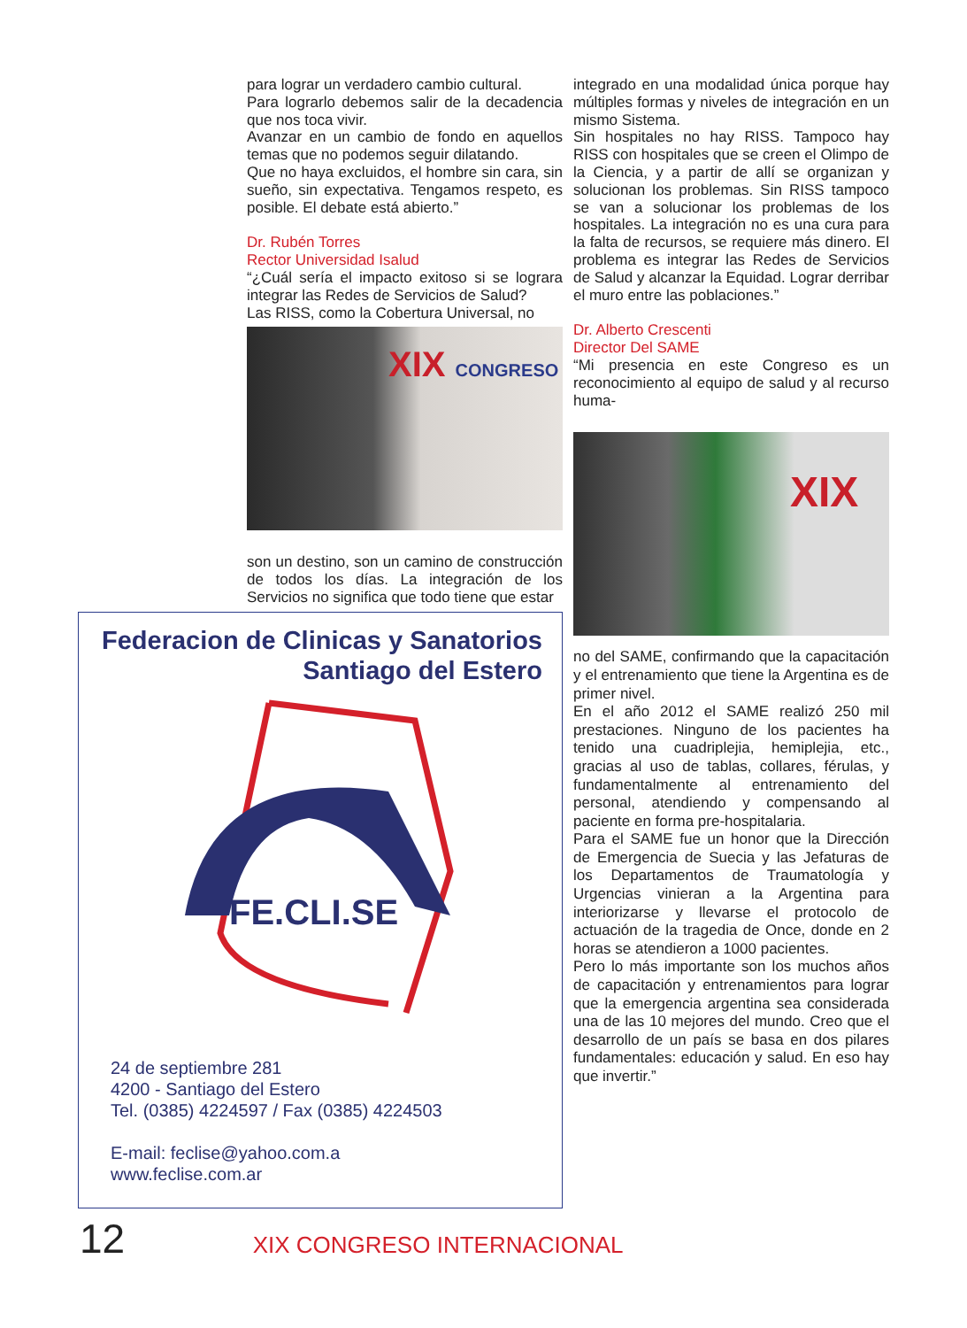para lograr un verdadero cambio cultural.
Para lograrlo debemos salir de la decadencia que nos toca vivir.
Avanzar en un cambio de fondo en aquellos temas que no podemos seguir dilatando.
Que no haya excluidos, el hombre sin cara, sin sueño, sin expectativa. Tengamos respeto, es posible. El debate está abierto.”
Dr. Rubén Torres
Rector Universidad Isalud
“¿Cuál sería el impacto exitoso si se lograra integrar las Redes de Servicios de Salud?
Las RISS, como la Cobertura Universal, no
XIX CONGRESO
son un destino, son un camino de construcción de todos los días. La integración de los Servicios no significa que todo tiene que estar
integrado en una modalidad única porque hay múltiples formas y niveles de integración en un mismo Sistema.
Sin hospitales no hay RISS. Tampoco hay RISS con hospitales que se creen el Olimpo de la Ciencia, y a partir de allí se organizan y solucionan los problemas. Sin RISS tampoco se van a solucionar los problemas de los hospitales. La integración no es una cura para la falta de recursos, se requiere más dinero. El problema es integrar las Redes de Servicios de Salud y alcanzar la Equidad. Lograr derribar el muro entre las poblaciones.”
Dr. Alberto Crescenti
Director Del SAME
“Mi presencia en este Congreso es un reconocimiento al equipo de salud y al recurso huma-
XIX
no del SAME, confirmando que la capacitación y el entrenamiento que tiene la Argentina es de primer nivel.
En el año 2012 el SAME realizó 250 mil prestaciones. Ninguno de los pacientes ha tenido una cuadriplejia, hemiplejia, etc., gracias al uso de tablas, collares, férulas, y fundamentalmente al entrenamiento del personal, atendiendo y compensando al paciente en forma pre-hospitalaria.
Para el SAME fue un honor que la Dirección de Emergencia de Suecia y las Jefaturas de los Departamentos de Traumatología y Urgencias vinieran a la Argentina para interiorizarse y llevarse el protocolo de actuación de la tragedia de Once, donde en 2 horas se atendieron a 1000 pacientes.
Pero lo más importante son los muchos años de capacitación y entrenamientos para lograr que la emergencia argentina sea considerada una de las 10 mejores del mundo. Creo que el desarrollo de un país se basa en dos pilares fundamentales: educación y salud. En eso hay que invertir.”
Federacion de Clinicas y Sanatorios
Santiago del Estero
FE.CLI.SE
24 de septiembre 281
4200 - Santiago del Estero
Tel. (0385) 4224597 / Fax (0385) 4224503
E-mail: feclise@yahoo.com.a
www.feclise.com.ar
12 XIX CONGRESO INTERNACIONAL